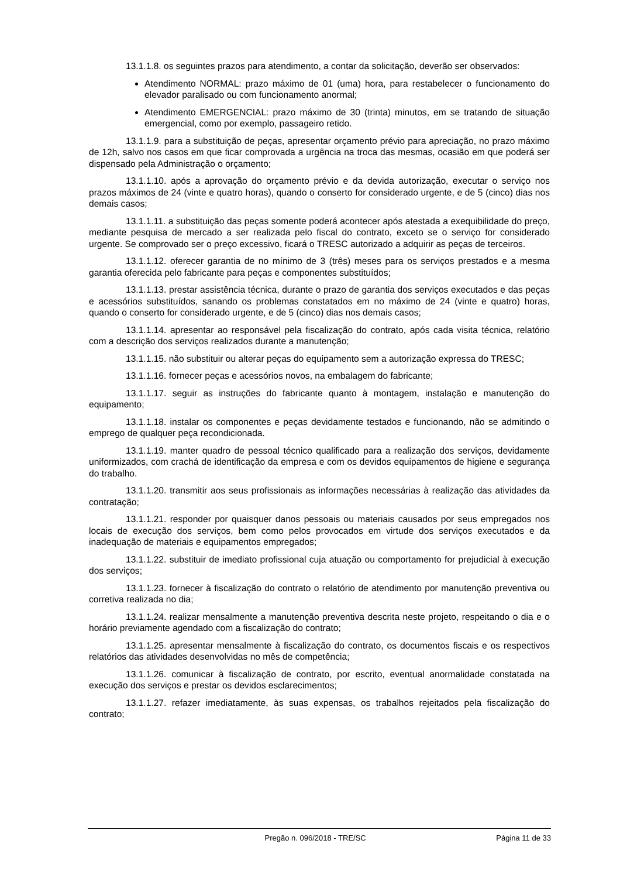13.1.1.8. os seguintes prazos para atendimento, a contar da solicitação, deverão ser observados:
Atendimento NORMAL: prazo máximo de 01 (uma) hora, para restabelecer o funcionamento do elevador paralisado ou com funcionamento anormal;
Atendimento EMERGENCIAL: prazo máximo de 30 (trinta) minutos, em se tratando de situação emergencial, como por exemplo, passageiro retido.
13.1.1.9. para a substituição de peças, apresentar orçamento prévio para apreciação, no prazo máximo de 12h, salvo nos casos em que ficar comprovada a urgência na troca das mesmas, ocasião em que poderá ser dispensado pela Administração o orçamento;
13.1.1.10. após a aprovação do orçamento prévio e da devida autorização, executar o serviço nos prazos máximos de 24 (vinte e quatro horas), quando o conserto for considerado urgente, e de 5 (cinco) dias nos demais casos;
13.1.1.11. a substituição das peças somente poderá acontecer após atestada a exequibilidade do preço, mediante pesquisa de mercado a ser realizada pelo fiscal do contrato, exceto se o serviço for considerado urgente. Se comprovado ser o preço excessivo, ficará o TRESC autorizado a adquirir as peças de terceiros.
13.1.1.12. oferecer garantia de no mínimo de 3 (três) meses para os serviços prestados e a mesma garantia oferecida pelo fabricante para peças e componentes substituídos;
13.1.1.13. prestar assistência técnica, durante o prazo de garantia dos serviços executados e das peças e acessórios substituídos, sanando os problemas constatados em no máximo de 24 (vinte e quatro) horas, quando o conserto for considerado urgente, e de 5 (cinco) dias nos demais casos;
13.1.1.14. apresentar ao responsável pela fiscalização do contrato, após cada visita técnica, relatório com a descrição dos serviços realizados durante a manutenção;
13.1.1.15. não substituir ou alterar peças do equipamento sem a autorização expressa do TRESC;
13.1.1.16. fornecer peças e acessórios novos, na embalagem do fabricante;
13.1.1.17. seguir as instruções do fabricante quanto à montagem, instalação e manutenção do equipamento;
13.1.1.18. instalar os componentes e peças devidamente testados e funcionando, não se admitindo o emprego de qualquer peça recondicionada.
13.1.1.19. manter quadro de pessoal técnico qualificado para a realização dos serviços, devidamente uniformizados, com crachá de identificação da empresa e com os devidos equipamentos de higiene e segurança do trabalho.
13.1.1.20. transmitir aos seus profissionais as informações necessárias à realização das atividades da contratação;
13.1.1.21. responder por quaisquer danos pessoais ou materiais causados por seus empregados nos locais de execução dos serviços, bem como pelos provocados em virtude dos serviços executados e da inadequação de materiais e equipamentos empregados;
13.1.1.22. substituir de imediato profissional cuja atuação ou comportamento for prejudicial à execução dos serviços;
13.1.1.23. fornecer à fiscalização do contrato o relatório de atendimento por manutenção preventiva ou corretiva realizada no dia;
13.1.1.24. realizar mensalmente a manutenção preventiva descrita neste projeto, respeitando o dia e o horário previamente agendado com a fiscalização do contrato;
13.1.1.25. apresentar mensalmente à fiscalização do contrato, os documentos fiscais e os respectivos relatórios das atividades desenvolvidas no mês de competência;
13.1.1.26. comunicar à fiscalização de contrato, por escrito, eventual anormalidade constatada na execução dos serviços e prestar os devidos esclarecimentos;
13.1.1.27. refazer imediatamente, às suas expensas, os trabalhos rejeitados pela fiscalização do contrato;
Pregão n. 096/2018 - TRE/SC Página 11 de 33